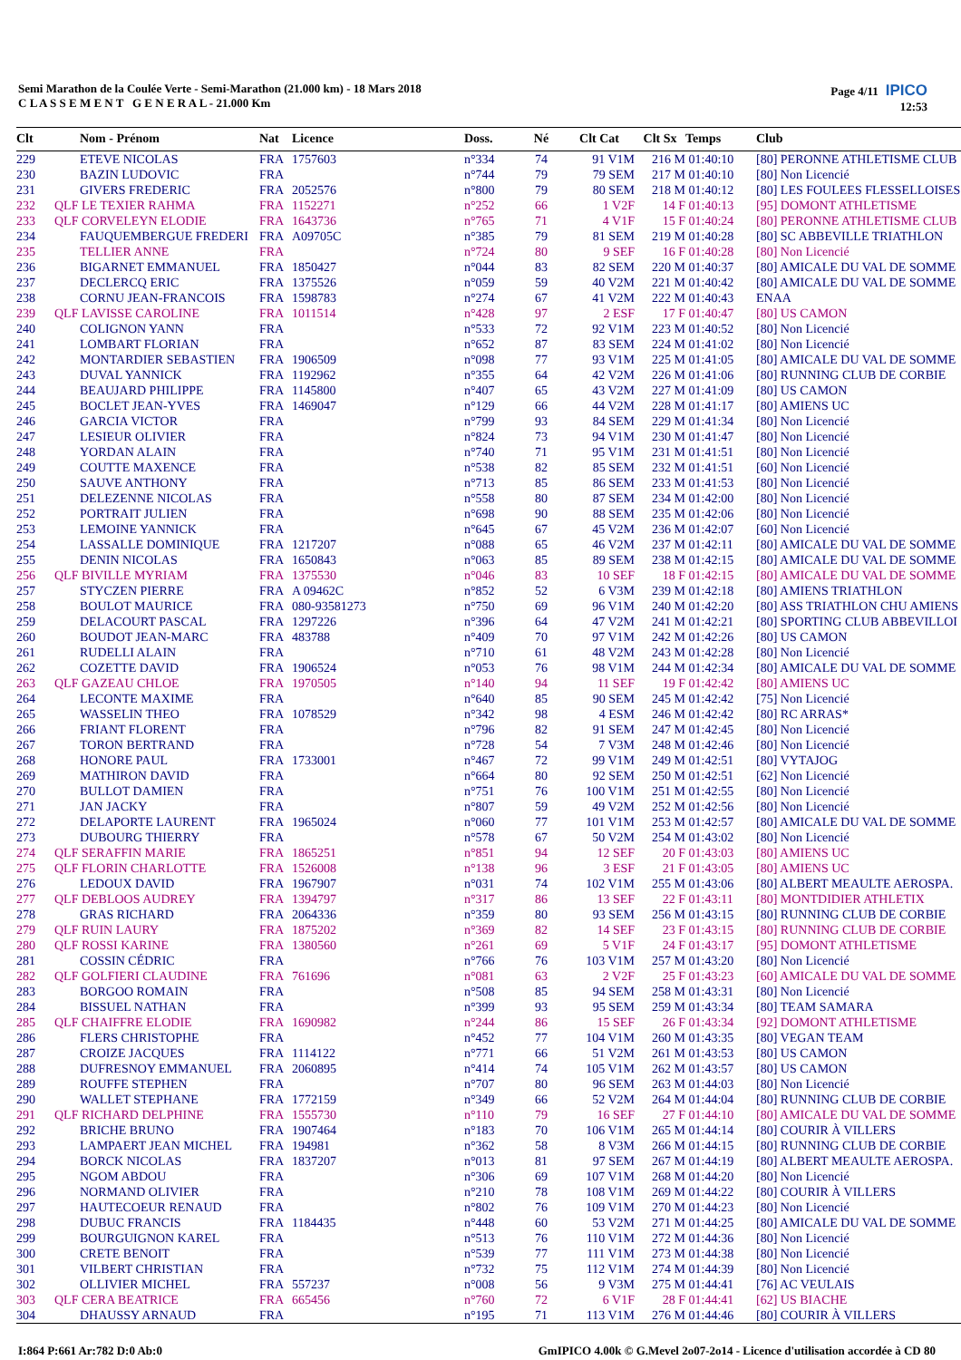Semi Marathon de la Coulée Verte - Semi-Marathon (21.000 km) - 18 Mars 2018
C L A S S E M E N T G E N E R A L - 21.000 Km
Page 4/11 IPICO
12:53
| Clt | Nom - Prénom | Nat | Licence | Doss. | Né | Clt Cat | Clt Sx | Temps | Club |
| --- | --- | --- | --- | --- | --- | --- | --- | --- | --- |
| 229 | ETEVE NICOLAS | FRA | 1757603 | n°334 | 74 | 91 V1M | 216 M | 01:40:10 | [80] PERONNE ATHLETISME CLUB |
| 230 | BAZIN LUDOVIC | FRA | | n°744 | 79 | 79 SEM | 217 M | 01:40:10 | [80] Non Licencié |
| 231 | GIVERS FREDERIC | FRA | 2052576 | n°800 | 79 | 80 SEM | 218 M | 01:40:12 | [80] LES FOULEES FLESSELLOISES |
| 232 | QLF LE TEXIER RAHMA | FRA | 1152271 | n°252 | 66 | 1 V2F | 14 F | 01:40:13 | [95] DOMONT ATHLETISME |
| 233 | QLF CORVELEYN ELODIE | FRA | 1643736 | n°765 | 71 | 4 V1F | 15 F | 01:40:24 | [80] PERONNE ATHLETISME CLUB |
| 234 | FAUQUEMBERGUE FREDERI | FRA | A09705C | n°385 | 79 | 81 SEM | 219 M | 01:40:28 | [80] SC ABBEVILLE TRIATHLON |
| 235 | TELLIER ANNE | FRA | | n°724 | 80 | 9 SEF | 16 F | 01:40:28 | [80] Non Licencié |
| 236 | BIGARNET EMMANUEL | FRA | 1850427 | n°044 | 83 | 82 SEM | 220 M | 01:40:37 | [80] AMICALE DU VAL DE SOMME |
| 237 | DECLERCQ ERIC | FRA | 1375526 | n°059 | 59 | 40 V2M | 221 M | 01:40:42 | [80] AMICALE DU VAL DE SOMME |
| 238 | CORNU JEAN-FRANCOIS | FRA | 1598783 | n°274 | 67 | 41 V2M | 222 M | 01:40:43 | ENAA |
| 239 | QLF LAVISSE CAROLINE | FRA | 1011514 | n°428 | 97 | 2 ESF | 17 F | 01:40:47 | [80] US CAMON |
| 240 | COLIGNON YANN | FRA | | n°533 | 72 | 92 V1M | 223 M | 01:40:52 | [80] Non Licencié |
| 241 | LOMBART FLORIAN | FRA | | n°652 | 87 | 83 SEM | 224 M | 01:41:02 | [80] Non Licencié |
| 242 | MONTARDIER SEBASTIEN | FRA | 1906509 | n°098 | 77 | 93 V1M | 225 M | 01:41:05 | [80] AMICALE DU VAL DE SOMME |
| 243 | DUVAL YANNICK | FRA | 1192962 | n°355 | 64 | 42 V2M | 226 M | 01:41:06 | [80] RUNNING CLUB DE CORBIE |
| 244 | BEAUJARD PHILIPPE | FRA | 1145800 | n°407 | 65 | 43 V2M | 227 M | 01:41:09 | [80] US CAMON |
| 245 | BOCLET JEAN-YVES | FRA | 1469047 | n°129 | 66 | 44 V2M | 228 M | 01:41:17 | [80] AMIENS UC |
| 246 | GARCIA VICTOR | FRA | | n°799 | 93 | 84 SEM | 229 M | 01:41:34 | [80] Non Licencié |
| 247 | LESIEUR OLIVIER | FRA | | n°824 | 73 | 94 V1M | 230 M | 01:41:47 | [80] Non Licencié |
| 248 | YORDAN ALAIN | FRA | | n°740 | 71 | 95 V1M | 231 M | 01:41:51 | [80] Non Licencié |
| 249 | COUTTE MAXENCE | FRA | | n°538 | 82 | 85 SEM | 232 M | 01:41:51 | [60] Non Licencié |
| 250 | SAUVE ANTHONY | FRA | | n°713 | 85 | 86 SEM | 233 M | 01:41:53 | [80] Non Licencié |
| 251 | DELEZENNE NICOLAS | FRA | | n°558 | 80 | 87 SEM | 234 M | 01:42:00 | [80] Non Licencié |
| 252 | PORTRAIT JULIEN | FRA | | n°698 | 90 | 88 SEM | 235 M | 01:42:06 | [80] Non Licencié |
| 253 | LEMOINE YANNICK | FRA | | n°645 | 67 | 45 V2M | 236 M | 01:42:07 | [60] Non Licencié |
| 254 | LASSALLE DOMINIQUE | FRA | 1217207 | n°088 | 65 | 46 V2M | 237 M | 01:42:11 | [80] AMICALE DU VAL DE SOMME |
| 255 | DENIN NICOLAS | FRA | 1650843 | n°063 | 85 | 89 SEM | 238 M | 01:42:15 | [80] AMICALE DU VAL DE SOMME |
| 256 | QLF BIVILLE MYRIAM | FRA | 1375530 | n°046 | 83 | 10 SEF | 18 F | 01:42:15 | [80] AMICALE DU VAL DE SOMME |
| 257 | STYCZEN PIERRE | FRA | A 09462C | n°852 | 52 | 6 V3M | 239 M | 01:42:18 | [80] AMIENS TRIATHLON |
| 258 | BOULOT MAURICE | FRA | 080-93581273 | n°750 | 69 | 96 V1M | 240 M | 01:42:20 | [80] ASS TRIATHLON CHU AMIENS |
| 259 | DELACOURT PASCAL | FRA | 1297226 | n°396 | 64 | 47 V2M | 241 M | 01:42:21 | [80] SPORTING CLUB ABBEVILLOI |
| 260 | BOUDOT JEAN-MARC | FRA | 483788 | n°409 | 70 | 97 V1M | 242 M | 01:42:26 | [80] US CAMON |
| 261 | RUDELLI ALAIN | FRA | | n°710 | 61 | 48 V2M | 243 M | 01:42:28 | [80] Non Licencié |
| 262 | COZETTE DAVID | FRA | 1906524 | n°053 | 76 | 98 V1M | 244 M | 01:42:34 | [80] AMICALE DU VAL DE SOMME |
| 263 | QLF GAZEAU CHLOE | FRA | 1970505 | n°140 | 94 | 11 SEF | 19 F | 01:42:42 | [80] AMIENS UC |
| 264 | LECONTE MAXIME | FRA | | n°640 | 85 | 90 SEM | 245 M | 01:42:42 | [75] Non Licencié |
| 265 | WASSELIN THEO | FRA | 1078529 | n°342 | 98 | 4 ESM | 246 M | 01:42:42 | [80] RC ARRAS* |
| 266 | FRIANT FLORENT | FRA | | n°796 | 82 | 91 SEM | 247 M | 01:42:45 | [80] Non Licencié |
| 267 | TORON BERTRAND | FRA | | n°728 | 54 | 7 V3M | 248 M | 01:42:46 | [80] Non Licencié |
| 268 | HONORE PAUL | FRA | 1733001 | n°467 | 72 | 99 V1M | 249 M | 01:42:51 | [80] VYTAJOG |
| 269 | MATHIRON DAVID | FRA | | n°664 | 80 | 92 SEM | 250 M | 01:42:51 | [62] Non Licencié |
| 270 | BULLOT DAMIEN | FRA | | n°751 | 76 | 100 V1M | 251 M | 01:42:55 | [80] Non Licencié |
| 271 | JAN JACKY | FRA | | n°807 | 59 | 49 V2M | 252 M | 01:42:56 | [80] Non Licencié |
| 272 | DELAPORTE LAURENT | FRA | 1965024 | n°060 | 77 | 101 V1M | 253 M | 01:42:57 | [80] AMICALE DU VAL DE SOMME |
| 273 | DUBOURG THIERRY | FRA | | n°578 | 67 | 50 V2M | 254 M | 01:43:02 | [80] Non Licencié |
| 274 | QLF SERAFFIN MARIE | FRA | 1865251 | n°851 | 94 | 12 SEF | 20 F | 01:43:03 | [80] AMIENS UC |
| 275 | QLF FLORIN CHARLOTTE | FRA | 1526008 | n°138 | 96 | 3 ESF | 21 F | 01:43:05 | [80] AMIENS UC |
| 276 | LEDOUX DAVID | FRA | 1967907 | n°031 | 74 | 102 V1M | 255 M | 01:43:06 | [80] ALBERT MEAULTE AEROSPA. |
| 277 | QLF DEBLOOS AUDREY | FRA | 1394797 | n°317 | 86 | 13 SEF | 22 F | 01:43:11 | [80] MONTDIDIER ATHLETIX |
| 278 | GRAS RICHARD | FRA | 2064336 | n°359 | 80 | 93 SEM | 256 M | 01:43:15 | [80] RUNNING CLUB DE CORBIE |
| 279 | QLF RUIN LAURY | FRA | 1875202 | n°369 | 82 | 14 SEF | 23 F | 01:43:15 | [80] RUNNING CLUB DE CORBIE |
| 280 | QLF ROSSI KARINE | FRA | 1380560 | n°261 | 69 | 5 V1F | 24 F | 01:43:17 | [95] DOMONT ATHLETISME |
| 281 | COSSIN CÉDRIC | FRA | | n°766 | 76 | 103 V1M | 257 M | 01:43:20 | [80] Non Licencié |
| 282 | QLF GOLFIERI CLAUDINE | FRA | 761696 | n°081 | 63 | 2 V2F | 25 F | 01:43:23 | [60] AMICALE DU VAL DE SOMME |
| 283 | BORGOO ROMAIN | FRA | | n°508 | 85 | 94 SEM | 258 M | 01:43:31 | [80] Non Licencié |
| 284 | BISSUEL NATHAN | FRA | | n°399 | 93 | 95 SEM | 259 M | 01:43:34 | [80] TEAM SAMARA |
| 285 | QLF CHAIFFRE ELODIE | FRA | 1690982 | n°244 | 86 | 15 SEF | 26 F | 01:43:34 | [92] DOMONT ATHLETISME |
| 286 | FLERS CHRISTOPHE | FRA | | n°452 | 77 | 104 V1M | 260 M | 01:43:35 | [80] VEGAN TEAM |
| 287 | CROIZE JACQUES | FRA | 1114122 | n°771 | 66 | 51 V2M | 261 M | 01:43:53 | [80] US CAMON |
| 288 | DUFRESNOY EMMANUEL | FRA | 2060895 | n°414 | 74 | 105 V1M | 262 M | 01:43:57 | [80] US CAMON |
| 289 | ROUFFE STEPHEN | FRA | | n°707 | 80 | 96 SEM | 263 M | 01:44:03 | [80] Non Licencié |
| 290 | WALLET STEPHANE | FRA | 1772159 | n°349 | 66 | 52 V2M | 264 M | 01:44:04 | [80] RUNNING CLUB DE CORBIE |
| 291 | QLF RICHARD DELPHINE | FRA | 1555730 | n°110 | 79 | 16 SEF | 27 F | 01:44:10 | [80] AMICALE DU VAL DE SOMME |
| 292 | BRICHE BRUNO | FRA | 1907464 | n°183 | 70 | 106 V1M | 265 M | 01:44:14 | [80] COURIR À VILLERS |
| 293 | LAMPAERT JEAN MICHEL | FRA | 194981 | n°362 | 58 | 8 V3M | 266 M | 01:44:15 | [80] RUNNING CLUB DE CORBIE |
| 294 | BORCK NICOLAS | FRA | 1837207 | n°013 | 81 | 97 SEM | 267 M | 01:44:19 | [80] ALBERT MEAULTE AEROSPA. |
| 295 | NGOM ABDOU | FRA | | n°306 | 69 | 107 V1M | 268 M | 01:44:20 | [80] Non Licencié |
| 296 | NORMAND OLIVIER | FRA | | n°210 | 78 | 108 V1M | 269 M | 01:44:22 | [80] COURIR À VILLERS |
| 297 | HAUTECOEUR RENAUD | FRA | | n°802 | 76 | 109 V1M | 270 M | 01:44:23 | [80] Non Licencié |
| 298 | DUBUC FRANCIS | FRA | 1184435 | n°448 | 60 | 53 V2M | 271 M | 01:44:25 | [80] AMICALE DU VAL DE SOMME |
| 299 | BOURGUIGNON KAREL | FRA | | n°513 | 76 | 110 V1M | 272 M | 01:44:36 | [80] Non Licencié |
| 300 | CRETE BENOIT | FRA | | n°539 | 77 | 111 V1M | 273 M | 01:44:38 | [80] Non Licencié |
| 301 | VILBERT CHRISTIAN | FRA | | n°732 | 75 | 112 V1M | 274 M | 01:44:39 | [80] Non Licencié |
| 302 | OLLIVIER MICHEL | FRA | 557237 | n°008 | 56 | 9 V3M | 275 M | 01:44:41 | [76] AC VEULAIS |
| 303 | QLF CERA BEATRICE | FRA | 665456 | n°760 | 72 | 6 V1F | 28 F | 01:44:41 | [62] US BIACHE |
| 304 | DHAUSSY ARNAUD | FRA | | n°195 | 71 | 113 V1M | 276 M | 01:44:46 | [80] COURIR À VILLERS |
I:864 P:661 Ar:782 D:0 Ab:0 GmIPICO 4.00k © G.Mevel 2o07-2o14 - Licence d'utilisation accordée à CD 80